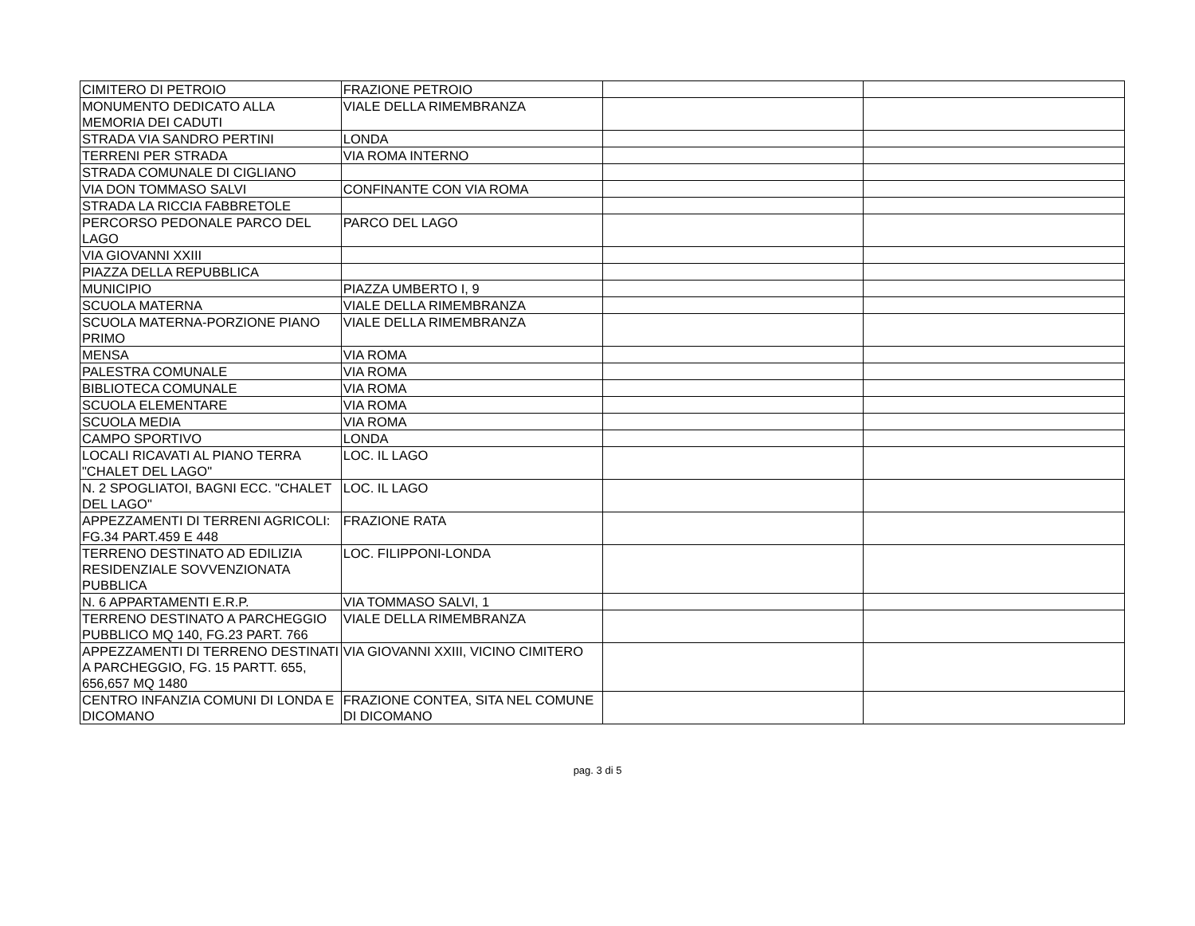| CIMITERO DI PETROIO | FRAZIONE PETROIO | | |
| MONUMENTO DEDICATO ALLA MEMORIA DEI CADUTI | VIALE DELLA RIMEMBRANZA | | |
| STRADA VIA SANDRO PERTINI | LONDA | | |
| TERRENI PER STRADA | VIA ROMA INTERNO | | |
| STRADA COMUNALE DI CIGLIANO | | | |
| VIA DON TOMMASO SALVI | CONFINANTE CON VIA ROMA | | |
| STRADA LA RICCIA FABBRETOLE | | | |
| PERCORSO PEDONALE PARCO DEL LAGO | PARCO DEL LAGO | | |
| VIA GIOVANNI XXIII | | | |
| PIAZZA DELLA REPUBBLICA | | | |
| MUNICIPIO | PIAZZA UMBERTO I, 9 | | |
| SCUOLA MATERNA | VIALE DELLA RIMEMBRANZA | | |
| SCUOLA MATERNA-PORZIONE PIANO PRIMO | VIALE DELLA RIMEMBRANZA | | |
| MENSA | VIA ROMA | | |
| PALESTRA COMUNALE | VIA ROMA | | |
| BIBLIOTECA COMUNALE | VIA ROMA | | |
| SCUOLA ELEMENTARE | VIA ROMA | | |
| SCUOLA MEDIA | VIA ROMA | | |
| CAMPO SPORTIVO | LONDA | | |
| LOCALI RICAVATI AL PIANO TERRA "CHALET DEL LAGO" | LOC. IL LAGO | | |
| N. 2 SPOGLIATOI, BAGNI ECC. "CHALET DEL LAGO" | LOC. IL LAGO | | |
| APPEZZAMENTI DI TERRENI AGRICOLI: FG.34 PART.459 E 448 | FRAZIONE RATA | | |
| TERRENO DESTINATO AD EDILIZIA RESIDENZIALE SOVVENZIONATA PUBBLICA | LOC. FILIPPONI-LONDA | | |
| N. 6 APPARTAMENTI E.R.P. | VIA TOMMASO SALVI, 1 | | |
| TERRENO DESTINATO A PARCHEGGIO PUBBLICO MQ 140, FG.23 PART. 766 | VIALE DELLA RIMEMBRANZA | | |
| APPEZZAMENTI DI TERRENO DESTINATI A PARCHEGGIO, FG. 15 PARTT. 655, 656,657 MQ 1480 | VIA GIOVANNI XXIII, VICINO CIMITERO | | |
| CENTRO INFANZIA COMUNI DI LONDA E DICOMANO | FRAZIONE CONTEA, SITA NEL COMUNE DI DICOMANO | | |
pag. 3 di 5